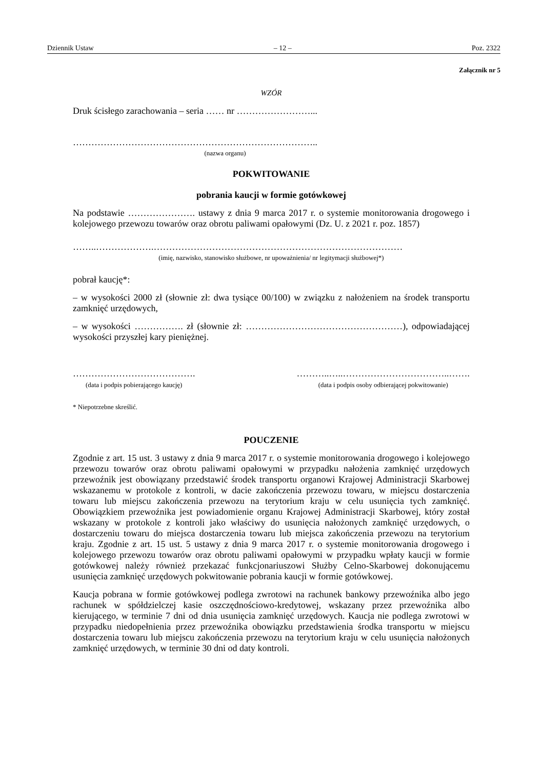Dziennik Ustaw – 12 – Poz. 2322
Załącznik nr 5
WZÓR
Druk ścisłego zarachowania – seria …… nr ……………………...
……………………………………………………………………..
(nazwa organu)
POKWITOWANIE
pobrania kaucji w formie gotówkowej
Na podstawie …………………. ustawy z dnia 9 marca 2017 r. o systemie monitorowania drogowego i kolejowego przewozu towarów oraz obrotu paliwami opałowymi (Dz. U. z 2021 r. poz. 1857)
……..……………….………………………………………………………………………
(imię, nazwisko, stanowisko służbowe, nr upoważnienia/ nr legitymacji służbowej*)
pobrał kaucję*:
– w wysokości 2000 zł (słownie zł: dwa tysiące 00/100) w związku z nałożeniem na środek transportu zamknięć urzędowych,
– w wysokości ……………. zł (słownie zł: ……………………………………………), odpowiadającej wysokości przyszłej kary pieniężnej.
………………………………….
(data i podpis pobierającego kaucję)
………..…..……………………………..…….
(data i podpis osoby odbierającej pokwitowanie)
* Niepotrzebne skreślić.
POUCZENIE
Zgodnie z art. 15 ust. 3 ustawy z dnia 9 marca 2017 r. o systemie monitorowania drogowego i kolejowego przewozu towarów oraz obrotu paliwami opałowymi w przypadku nałożenia zamknięć urzędowych przewoźnik jest obowiązany przedstawić środek transportu organowi Krajowej Administracji Skarbowej wskazanemu w protokole z kontroli, w dacie zakończenia przewozu towaru, w miejscu dostarczenia towaru lub miejscu zakończenia przewozu na terytorium kraju w celu usunięcia tych zamknięć. Obowiązkiem przewoźnika jest powiadomienie organu Krajowej Administracji Skarbowej, który został wskazany w protokole z kontroli jako właściwy do usunięcia nałożonych zamknięć urzędowych, o dostarczeniu towaru do miejsca dostarczenia towaru lub miejsca zakończenia przewozu na terytorium kraju. Zgodnie z art. 15 ust. 5 ustawy z dnia 9 marca 2017 r. o systemie monitorowania drogowego i kolejowego przewozu towarów oraz obrotu paliwami opałowymi w przypadku wpłaty kaucji w formie gotówkowej należy również przekazać funkcjonariuszowi Służby Celno-Skarbowej dokonującemu usunięcia zamknięć urzędowych pokwitowanie pobrania kaucji w formie gotówkowej.
Kaucja pobrana w formie gotówkowej podlega zwrotowi na rachunek bankowy przewoźnika albo jego rachunek w spółdzielczej kasie oszczędnościowo-kredytowej, wskazany przez przewoźnika albo kierującego, w terminie 7 dni od dnia usunięcia zamknięć urzędowych. Kaucja nie podlega zwrotowi w przypadku niedopełnienia przez przewoźnika obowiązku przedstawienia środka transportu w miejscu dostarczenia towaru lub miejscu zakończenia przewozu na terytorium kraju w celu usunięcia nałożonych zamknięć urzędowych, w terminie 30 dni od daty kontroli.